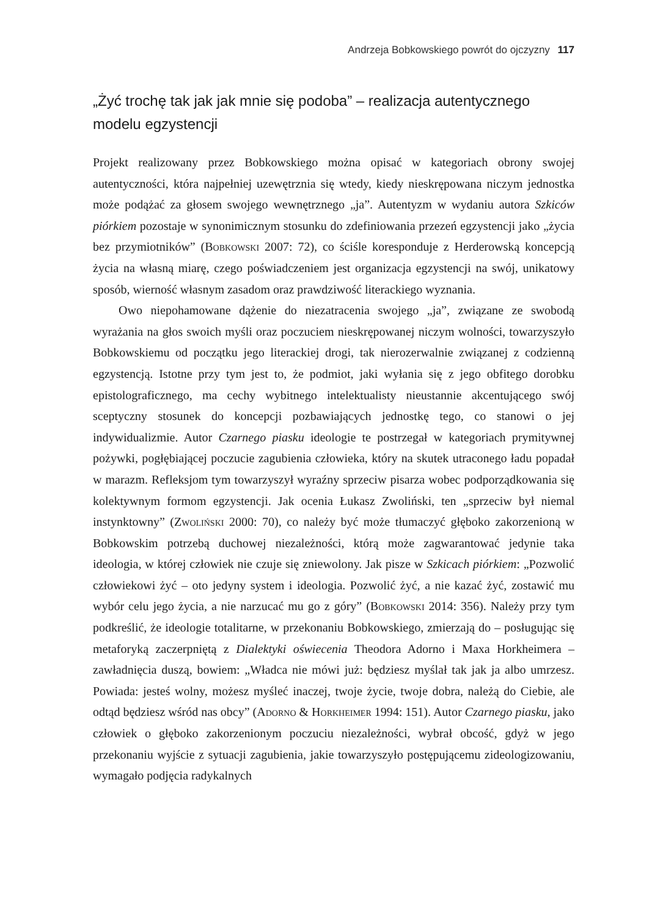Andrzeja Bobkowskiego powrót do ojczyzny 117
„Żyć trochę tak jak jak mnie się podoba” – realizacja autentycznego modelu egzystencji
Projekt realizowany przez Bobkowskiego można opisać w kategoriach obrony swojej autentyczności, która najpełniej uzewętrznia się wtedy, kiedy nieskrępowana niczym jednostka może podążać za głosem swojego wewnętrznego „ja”. Autentyzm w wydaniu autora Szkiców piórkiem pozostaje w synonimicznym stosunku do zdefiniowania przezeń egzystencji jako „życia bez przymiotników” (Bobkowski 2007: 72), co ściśle koresponduje z Herderowską koncepcją życia na własną miarę, czego poświadczeniem jest organizacja egzystencji na swój, unikatowy sposób, wierność własnym zasadom oraz prawdziwość literackiego wyznania.
Owo niepohamowane dążenie do niezatracenia swojego „ja”, związane ze swobodą wyrażania na głos swoich myśli oraz poczuciem nieskrępowanej niczym wolności, towarzyszyło Bobkowskiemu od początku jego literackiej drogi, tak nierozerwalnie związanej z codzienną egzystencją. Istotne przy tym jest to, że podmiot, jaki wyłania się z jego obfitego dorobku epistolograficznego, ma cechy wybitnego intelektualisty nieustannie akcentującego swój sceptyczny stosunek do koncepcji pozbawiających jednostkę tego, co stanowi o jej indywidualizmie. Autor Czarnego piasku ideologie te postrzegał w kategoriach prymitywnej pożywki, pogłębiającej poczucie zagubienia człowieka, który na skutek utraconego ładu popadał w marazm. Refleksjom tym towarzyszył wyraźny sprzeciw pisarza wobec podporządkowania się kolektywnym formom egzystencji. Jak ocenia Łukasz Zwoliński, ten „sprzeciw był niemal instynktowny” (Zwoliński 2000: 70), co należy być może tłumaczyć głęboko zakorzenioną w Bobkowskim potrzebą duchowej niezależności, którą może zagwarantować jedynie taka ideologia, w której człowiek nie czuje się zniewolony. Jak pisze w Szkicach piórkiem: „Pozwolić człowiekowi żyć – oto jedyny system i ideologia. Pozwolić żyć, a nie kazać żyć, zostawić mu wybór celu jego życia, a nie narzucać mu go z góry” (Bobkowski 2014: 356). Należy przy tym podkreślić, że ideologie totalitarne, w przekonaniu Bobkowskiego, zmierzają do – posługując się metaforyką zaczerpniętą z Dialektyki oświecenia Theodora Adorno i Maxa Horkheimera – zawładnięcia duszą, bowiem: „Władca nie mówi już: będziesz myślał tak jak ja albo umrzesz. Powiada: jesteś wolny, możesz myśleć inaczej, twoje życie, twoje dobra, należą do Ciebie, ale odtąd będziesz wśród nas obcy” (Adorno & Horkheimer 1994: 151). Autor Czarnego piasku, jako człowiek o głęboko zakorzenionym poczuciu niezależności, wybrał obcość, gdyż w jego przekonaniu wyjście z sytuacji zagubienia, jakie towarzyszyło postępującemu zideologizowaniu, wymagało podjęcia radykalnych